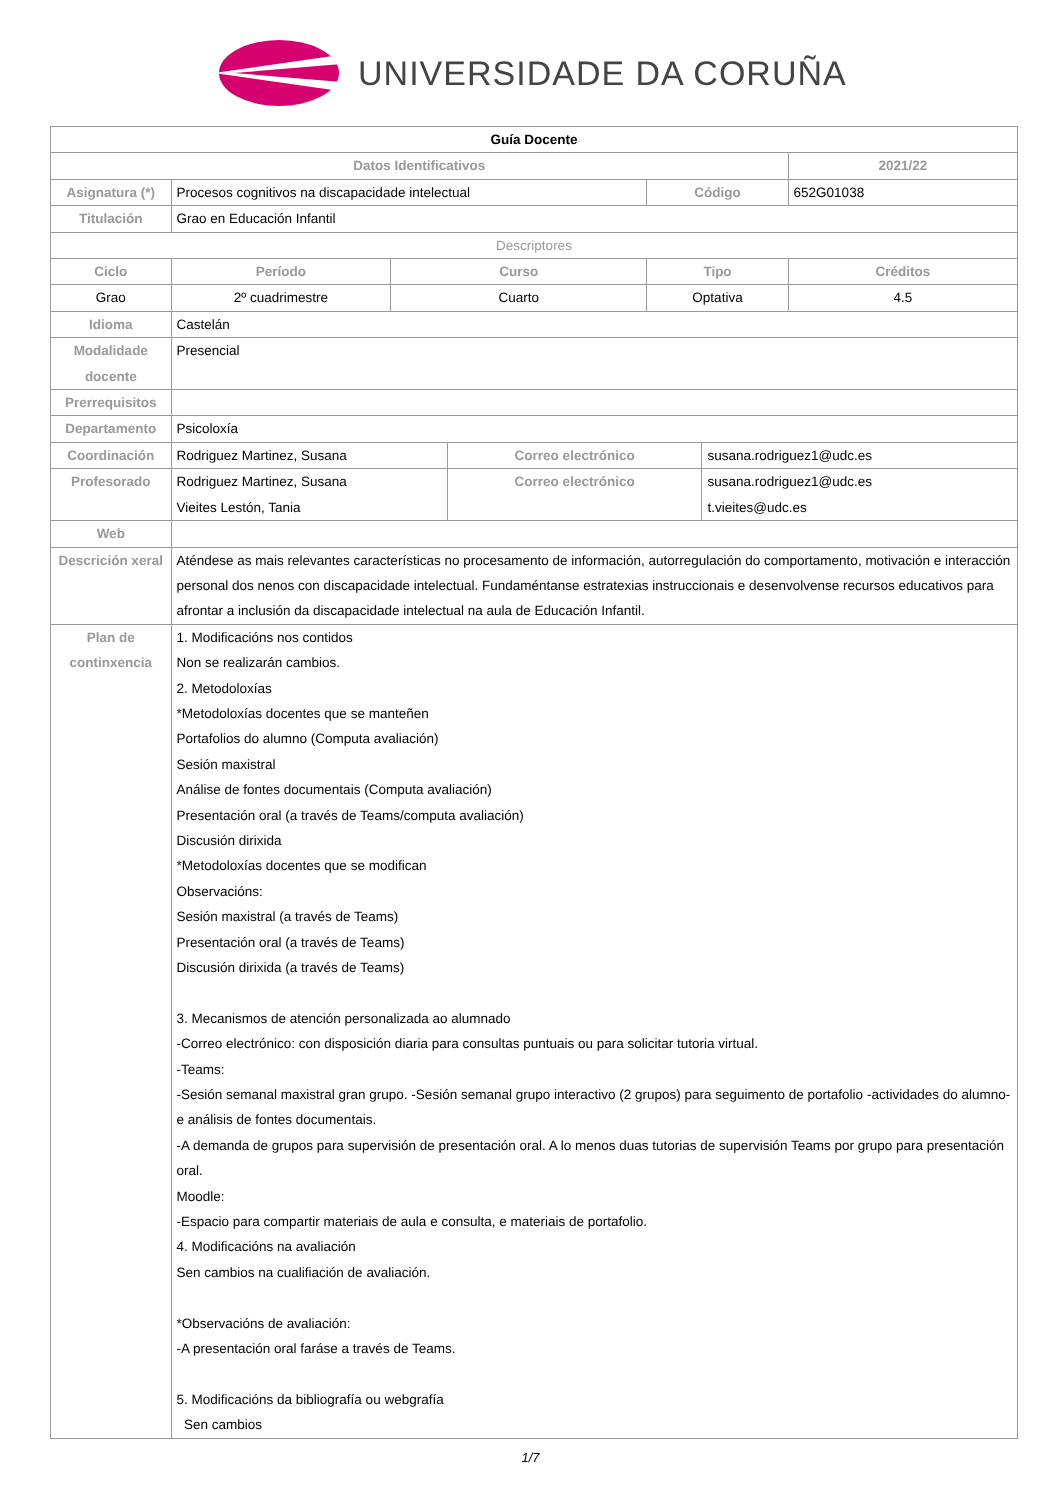UNIVERSIDADE DA CORUÑA
| Guía Docente | | | | | | |
| --- | --- | --- | --- | --- | --- | --- |
| Datos Identificativos | | | | | | 2021/22 |
| Asignatura (*) | Procesos cognitivos na discapacidade intelectual | | | Código | | 652G01038 |
| Titulación | Grao en Educación Infantil | | | | | |
| Descriptores | | | | | | |
| Ciclo | Período | Curso | | Tipo | | Créditos |
| Grao | 2º cuadrimestre | Cuarto | | Optativa | | 4.5 |
| Idioma | Castelán | | | | | |
| Modalidade docente | Presencial | | | | | |
| Prerrequisitos | | | | | | |
| Departamento | Psicoloxía | | | | | |
| Coordinación | Rodriguez Martinez, Susana | | Correo electrónico | | susana.rodriguez1@udc.es | |
| Profesorado | Rodriguez Martinez, Susana Vieites Lestón, Tania | | Correo electrónico | | susana.rodriguez1@udc.es t.vieites@udc.es | |
| Web | | | | | | |
| Descrición xeral | Aténdese as mais relevantes características no procesamento de información, autorregulación do comportamento, motivación e interacción personal dos nenos con discapacidade intelectual. Fundaméntanse estratexias instruccionais e desenvolvense recursos educativos para afrontar a inclusión da discapacidade intelectual na aula de Educación Infantil. | | | | | |
| Plan de continxencia | 1. Modificacións nos contidos Non se realizarán cambios. 2. Metodoloxías *Metodoloxías docentes que se manteñen Portafolios do alumno (Computa avaliación) Sesión maxistral Análise de fontes documentais (Computa avaliación) Presentación oral (a través de Teams/computa avaliación) Discusión dirixida *Metodoloxías docentes que se modifican Observacións: Sesión maxistral (a través de Teams) Presentación oral (a través de Teams) Discusión dirixida (a través de Teams) 3. Mecanismos de atención personalizada ao alumnado -Correo electrónico: con disposición diaria para consultas puntuais ou para solicitar tutoria virtual. -Teams: -Sesión semanal maxistral gran grupo. -Sesión semanal grupo interactivo (2 grupos) para seguimento de portafolio -actividades do alumno- e análisis de fontes documentais. -A demanda de grupos para supervisión de presentación oral. A lo menos duas tutorias de supervisión Teams por grupo para presentación oral. Moodle: -Espacio para compartir materiais de aula e consulta, e materiais de portafolio. 4. Modificacións na avaliación Sen cambios na cualifiación de avaliación. *Observacións de avaliación: -A presentación oral faráse a través de Teams. 5. Modificacións da bibliografía ou webgrafía Sen cambios | | | | | |
1/7